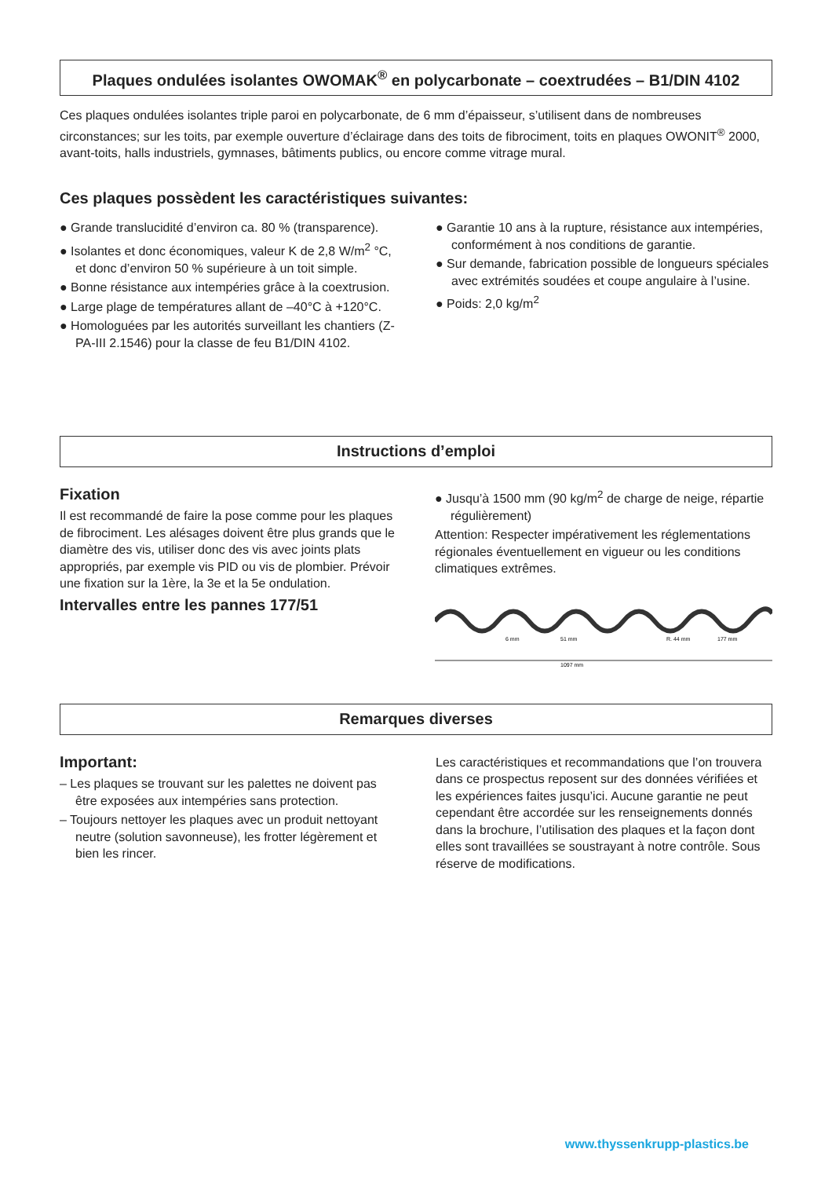Plaques ondulées isolantes OWOMAK<sup>®</sup> en polycarbonate – coextrudées – B1/DIN 4102
Ces plaques ondulées isolantes triple paroi en polycarbonate, de 6 mm d’épaisseur, s’utilisent dans de nombreuses circonstances; sur les toits, par exemple ouverture d’éclairage dans des toits de fibrociment, toits en plaques OWONIT<sup>®</sup> 2000, avant-toits, halls industriels, gymnases, bâtiments publics, ou encore comme vitrage mural.
Ces plaques possèdent les caractéristiques suivantes:
● Grande translucidité d’environ ca. 80 % (transparence).
● Isolantes et donc économiques, valeur K de 2,8 W/m<sup>2</sup> °C, et donc d’environ 50 % supérieure à un toit simple.
● Bonne résistance aux intempéries grâce à la coextrusion.
● Large plage de températures allant de –40°C à +120°C.
● Homologuées par les autorités surveillant les chantiers (Z-PA-III 2.1546) pour la classe de feu B1/DIN 4102.
● Garantie 10 ans à la rupture, résistance aux intempéries, conformément à nos conditions de garantie.
● Sur demande, fabrication possible de longueurs spéciales avec extrémités soudées et coupe angulaire à l’usine.
● Poids: 2,0 kg/m<sup>2</sup>
Instructions d’emploi
Fixation
Il est recommandé de faire la pose comme pour les plaques de fibrociment. Les alésages doivent être plus grands que le diamètre des vis, utiliser donc des vis avec joints plats appropriés, par exemple vis PID ou vis de plombier. Prévoir une fixation sur la 1ère, la 3e et la 5e ondulation.
Intervalles entre les pannes 177/51
● Jusqu’à 1500 mm (90 kg/m<sup>2</sup> de charge de neige, répartie régulièrement)
Attention: Respecter impérativement les réglementations régionales éventuellement en vigueur ou les conditions climatiques extrêmes.
6 mm
51 mm
R. 44 mm
177 mm
1097 mm
Remarques diverses
Important:
– Les plaques se trouvant sur les palettes ne doivent pas être exposées aux intempéries sans protection.
– Toujours nettoyer les plaques avec un produit nettoyant neutre (solution savonneuse), les frotter légèrement et bien les rincer.
Les caractéristiques et recommandations que l’on trouvera dans ce prospectus reposent sur des données vérifiées et les expériences faites jusqu’ici. Aucune garantie ne peut cependant être accordée sur les renseignements donnés dans la brochure, l’utilisation des plaques et la façon dont elles sont travaillées se soustrayant à notre contrôle. Sous réserve de modifications.
www.thyssenkrupp-plastics.be